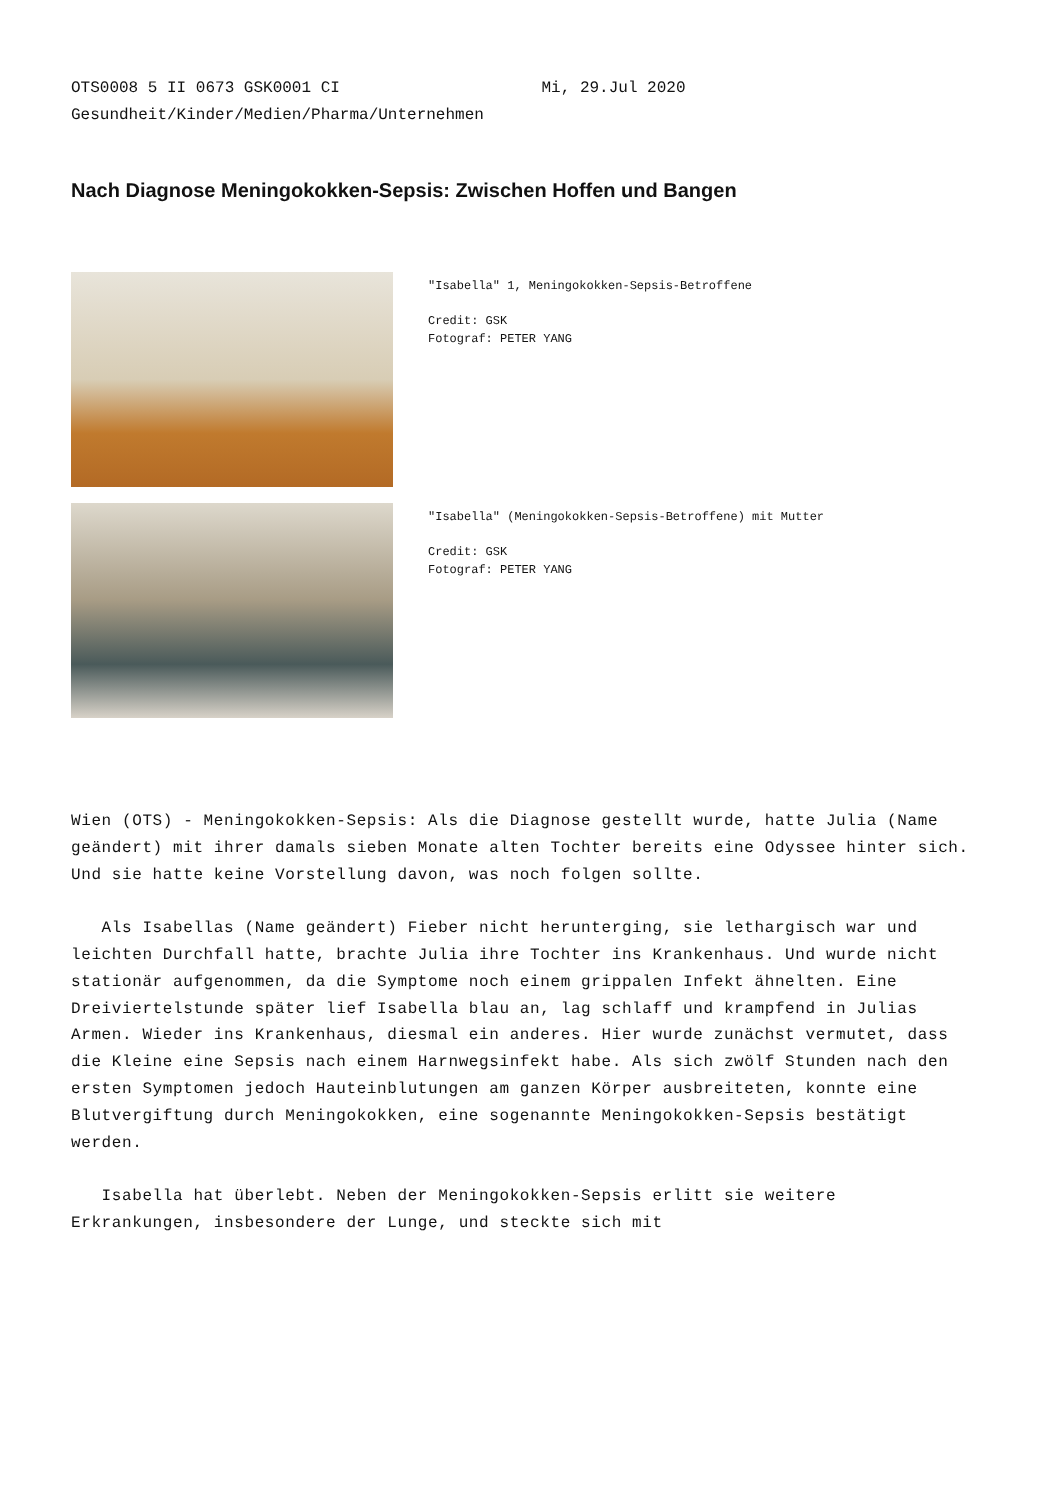OTS0008 5 II 0673 GSK0001 CI Mi, 29.Jul 2020 Gesundheit/Kinder/Medien/Pharma/Unternehmen
Nach Diagnose Meningokokken-Sepsis: Zwischen Hoffen und Bangen
"Isabella" 1, Meningokokken-Sepsis-Betroffene
Credit: GSK
Fotograf: PETER YANG
"Isabella" (Meningokokken-Sepsis-Betroffene) mit Mutter
Credit: GSK
Fotograf: PETER YANG
Wien (OTS) - Meningokokken-Sepsis: Als die Diagnose gestellt wurde, hatte Julia (Name geändert) mit ihrer damals sieben Monate alten Tochter bereits eine Odyssee hinter sich. Und sie hatte keine Vorstellung davon, was noch folgen sollte.
Als Isabellas (Name geändert) Fieber nicht herunterging, sie lethargisch war und leichten Durchfall hatte, brachte Julia ihre Tochter ins Krankenhaus. Und wurde nicht stationär aufgenommen, da die Symptome noch einem grippalen Infekt ähnelten. Eine Dreiviertelstunde später lief Isabella blau an, lag schlaff und krampfend in Julias Armen. Wieder ins Krankenhaus, diesmal ein anderes. Hier wurde zunächst vermutet, dass die Kleine eine Sepsis nach einem Harnwegsinfekt habe. Als sich zwölf Stunden nach den ersten Symptomen jedoch Hauteinblutungen am ganzen Körper ausbreiteten, konnte eine Blutvergiftung durch Meningokokken, eine sogenannte Meningokokken-Sepsis bestätigt werden.
Isabella hat überlebt. Neben der Meningokokken-Sepsis erlitt sie weitere Erkrankungen, insbesondere der Lunge, und steckte sich mit